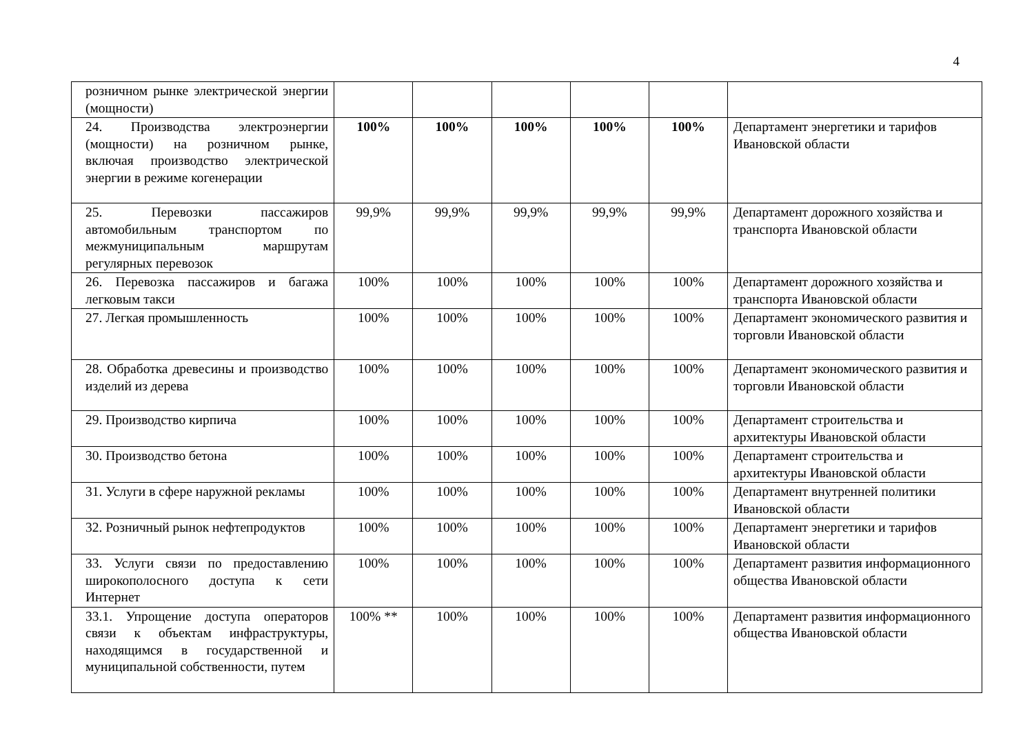4
| розничном рынке электрической энергии (мощности) | | | | | | |
| 24. Производства электроэнергии (мощности) на розничном рынке, включая производство электрической энергии в режиме когенерации | 100% | 100% | 100% | 100% | 100% | Департамент энергетики и тарифов Ивановской области |
| 25. Перевозки пассажиров автомобильным транспортом по межмуниципальным маршрутам регулярных перевозок | 99,9% | 99,9% | 99,9% | 99,9% | 99,9% | Департамент дорожного хозяйства и транспорта Ивановской области |
| 26. Перевозка пассажиров и багажа легковым такси | 100% | 100% | 100% | 100% | 100% | Департамент дорожного хозяйства и транспорта Ивановской области |
| 27. Легкая промышленность | 100% | 100% | 100% | 100% | 100% | Департамент экономического развития и торговли Ивановской области |
| 28. Обработка древесины и производство изделий из дерева | 100% | 100% | 100% | 100% | 100% | Департамент экономического развития и торговли Ивановской области |
| 29. Производство кирпича | 100% | 100% | 100% | 100% | 100% | Департамент строительства и архитектуры Ивановской области |
| 30. Производство бетона | 100% | 100% | 100% | 100% | 100% | Департамент строительства и архитектуры Ивановской области |
| 31. Услуги в сфере наружной рекламы | 100% | 100% | 100% | 100% | 100% | Департамент внутренней политики Ивановской области |
| 32. Розничный рынок нефтепродуктов | 100% | 100% | 100% | 100% | 100% | Департамент энергетики и тарифов Ивановской области |
| 33. Услуги связи по предоставлению широкополосного доступа к сети Интернет | 100% | 100% | 100% | 100% | 100% | Департамент развития информационного общества Ивановской области |
| 33.1. Упрощение доступа операторов связи к объектам инфраструктуры, находящимся в государственной и муниципальной собственности, путем | 100% ** | 100% | 100% | 100% | 100% | Департамент развития информационного общества Ивановской области |